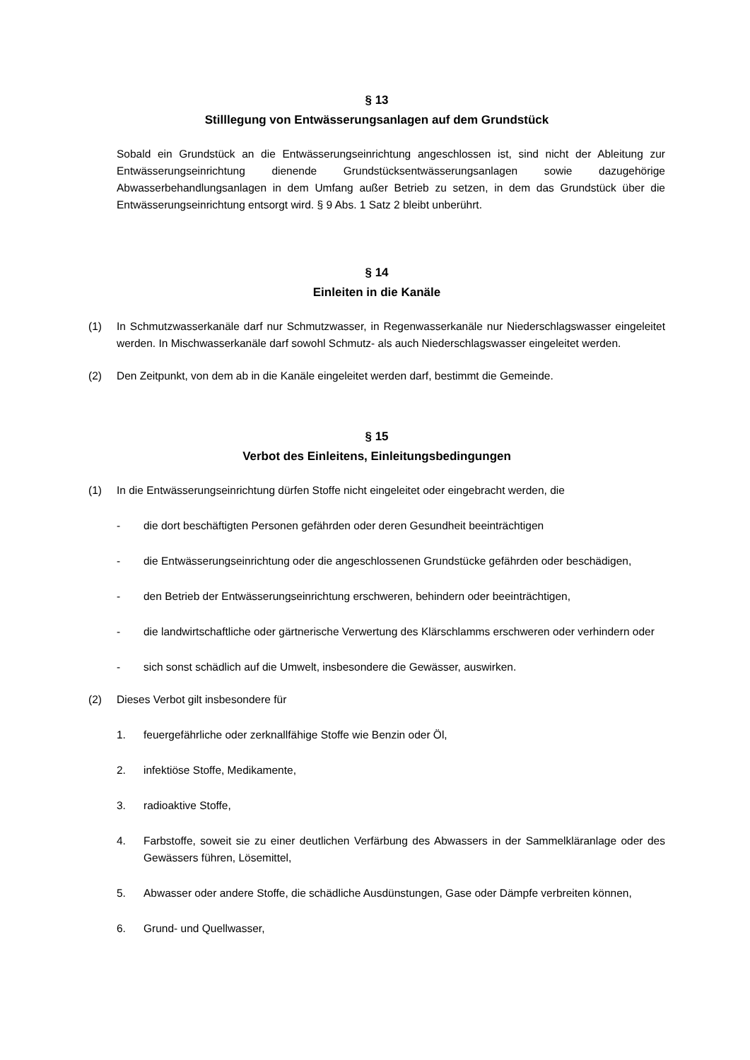§ 13
Stilllegung von Entwässerungsanlagen auf dem Grundstück
Sobald ein Grundstück an die Entwässerungseinrichtung angeschlossen ist, sind nicht der Ableitung zur Entwässerungseinrichtung dienende Grundstücksentwässerungsanlagen sowie dazugehörige Abwasserbehandlungsanlagen in dem Umfang außer Betrieb zu setzen, in dem das Grundstück über die Entwässerungseinrichtung entsorgt wird. § 9 Abs. 1 Satz 2 bleibt unberührt.
§ 14
Einleiten in die Kanäle
(1) In Schmutzwasserkanäle darf nur Schmutzwasser, in Regenwasserkanäle nur Niederschlagswasser eingeleitet werden. In Mischwasserkanäle darf sowohl Schmutz- als auch Niederschlagswasser eingeleitet werden.
(2) Den Zeitpunkt, von dem ab in die Kanäle eingeleitet werden darf, bestimmt die Gemeinde.
§ 15
Verbot des Einleitens, Einleitungsbedingungen
(1) In die Entwässerungseinrichtung dürfen Stoffe nicht eingeleitet oder eingebracht werden, die
- die dort beschäftigten Personen gefährden oder deren Gesundheit beeinträchtigen
- die Entwässerungseinrichtung oder die angeschlossenen Grundstücke gefährden oder beschädigen,
- den Betrieb der Entwässerungseinrichtung erschweren, behindern oder beeinträchtigen,
- die landwirtschaftliche oder gärtnerische Verwertung des Klärschlamms erschweren oder verhindern oder
- sich sonst schädlich auf die Umwelt, insbesondere die Gewässer, auswirken.
(2) Dieses Verbot gilt insbesondere für
1. feuergefährliche oder zerknallfähige Stoffe wie Benzin oder Öl,
2. infektiöse Stoffe, Medikamente,
3. radioaktive Stoffe,
4. Farbstoffe, soweit sie zu einer deutlichen Verfärbung des Abwassers in der Sammelkläranlage oder des Gewässers führen, Lösemittel,
5. Abwasser oder andere Stoffe, die schädliche Ausdünstungen, Gase oder Dämpfe verbreiten können,
6. Grund- und Quellwasser,